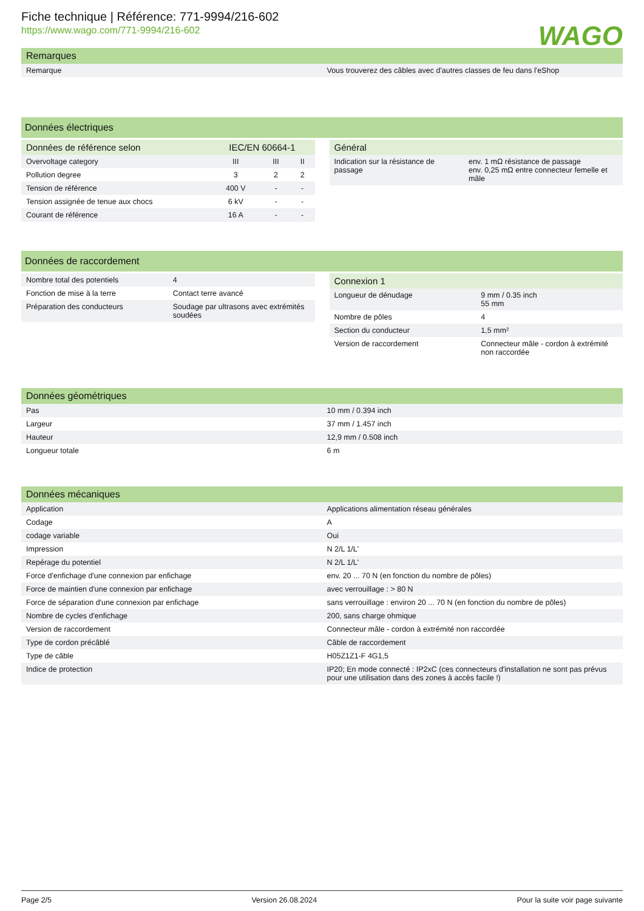Fiche technique | Référence: 771-9994/216-602
https://www.wago.com/771-9994/216-602
WAGO
| Remarques | |
| --- | --- |
| Remarque | Vous trouverez des câbles avec d'autres classes de feu dans l'eShop |
Données électriques
| Données de référence selon | IEC/EN 60664-1 | | |
| --- | --- | --- | --- |
| Overvoltage category | III | III | II |
| Pollution degree | 3 | 2 | 2 |
| Tension de référence | 400 V | - | - |
| Tension assignée de tenue aux chocs | 6 kV | - | - |
| Courant de référence | 16 A | - | - |
| Général | |
| --- | --- |
| Indication sur la résistance de passage | env. 1 mΩ résistance de passage env. 0,25 mΩ entre connecteur femelle et mâle |
Données de raccordement
| Nombre total des potentiels | 4 |
| Fonction de mise à la terre | Contact terre avancé |
| Préparation des conducteurs | Soudage par ultrasons avec extrémités soudées |
| Connexion 1 | |
| --- | --- |
| Longueur de dénudage | 9 mm / 0.35 inch 55 mm |
| Nombre de pôles | 4 |
| Section du conducteur | 1,5 mm² |
| Version de raccordement | Connecteur mâle - cordon à extrémité non raccordée |
| Données géométriques | |
| --- | --- |
| Pas | 10 mm / 0.394 inch |
| Largeur | 37 mm / 1.457 inch |
| Hauteur | 12,9 mm / 0.508 inch |
| Longueur totale | 6 m |
| Données mécaniques | |
| --- | --- |
| Application | Applications alimentation réseau générales |
| Codage | A |
| codage variable | Oui |
| Impression | N 2/L 1/L' |
| Repérage du potentiel | N 2/L 1/L' |
| Force d'enfichage d'une connexion par enfichage | env. 20 ... 70 N (en fonction du nombre de pôles) |
| Force de maintien d'une connexion par enfichage | avec verrouillage : > 80 N |
| Force de séparation d'une connexion par enfichage | sans verrouillage : environ 20 ... 70 N (en fonction du nombre de pôles) |
| Nombre de cycles d'enfichage | 200, sans charge ohmique |
| Version de raccordement | Connecteur mâle - cordon à extrémité non raccordée |
| Type de cordon précâblé | Câble de raccordement |
| Type de câble | H05Z1Z1-F 4G1,5 |
| Indice de protection | IP20; En mode connecté : IP2xC (ces connecteurs d'installation ne sont pas prévus pour une utilisation dans des zones à accès facile !) |
Page 2/5 Version 26.08.2024 Pour la suite voir page suivante